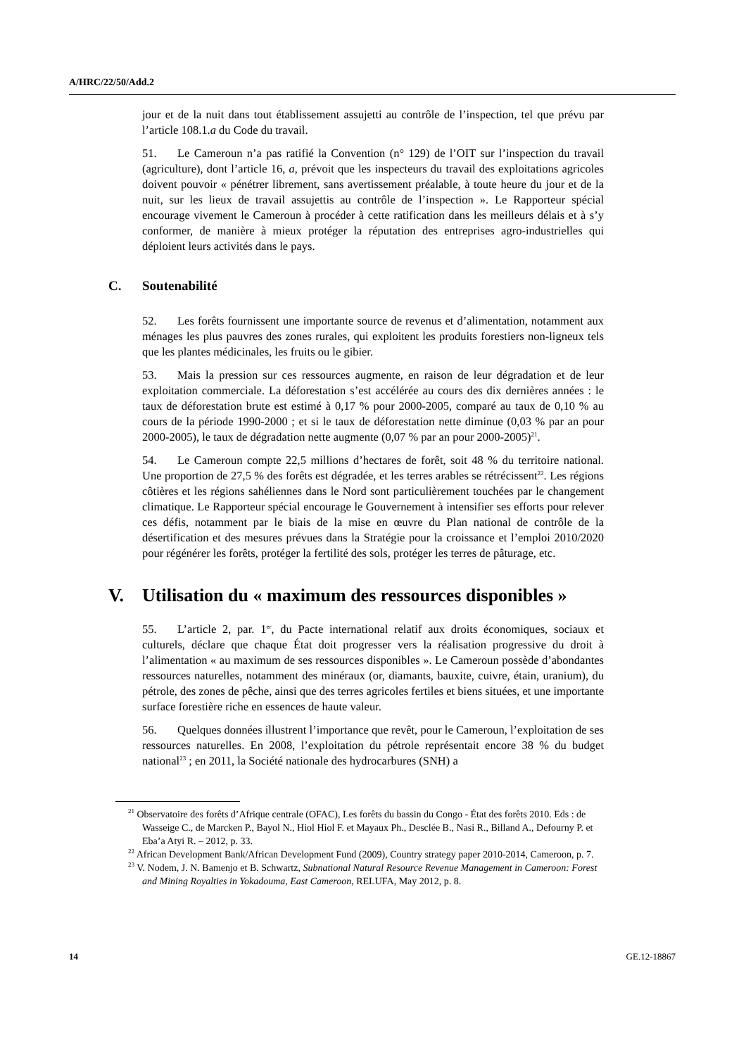A/HRC/22/50/Add.2
jour et de la nuit dans tout établissement assujetti au contrôle de l’inspection, tel que prévu par l’article 108.1.a du Code du travail.
51. Le Cameroun n’a pas ratifié la Convention (n° 129) de l’OIT sur l’inspection du travail (agriculture), dont l’article 16, a, prévoit que les inspecteurs du travail des exploitations agricoles doivent pouvoir « pénétrer librement, sans avertissement préalable, à toute heure du jour et de la nuit, sur les lieux de travail assujettis au contrôle de l’inspection ». Le Rapporteur spécial encourage vivement le Cameroun à procéder à cette ratification dans les meilleurs délais et à s’y conformer, de manière à mieux protéger la réputation des entreprises agro-industrielles qui déploient leurs activités dans le pays.
C. Soutenabilité
52. Les forêts fournissent une importante source de revenus et d’alimentation, notamment aux ménages les plus pauvres des zones rurales, qui exploitent les produits forestiers non-ligneux tels que les plantes médicinales, les fruits ou le gibier.
53. Mais la pression sur ces ressources augmente, en raison de leur dégradation et de leur exploitation commerciale. La déforestation s’est accélérée au cours des dix dernières années : le taux de déforestation brute est estimé à 0,17 % pour 2000-2005, comparé au taux de 0,10 % au cours de la période 1990-2000 ; et si le taux de déforestation nette diminue (0,03 % par an pour 2000-2005), le taux de dégradation nette augmente (0,07 % par an pour 2000-2005)<sup>21</sup>.
54. Le Cameroun compte 22,5 millions d’hectares de forêt, soit 48 % du territoire national. Une proportion de 27,5 % des forêts est dégradée, et les terres arables se rétrécissent<sup>22</sup>. Les régions côtières et les régions sahéliennes dans le Nord sont particulièrement touchées par le changement climatique. Le Rapporteur spécial encourage le Gouvernement à intensifier ses efforts pour relever ces défis, notamment par le biais de la mise en œuvre du Plan national de contrôle de la désertification et des mesures prévues dans la Stratégie pour la croissance et l’emploi 2010/2020 pour régénérer les forêts, protéger la fertilité des sols, protéger les terres de pâturage, etc.
V. Utilisation du « maximum des ressources disponibles »
55. L’article 2, par. 1<sup>er</sup>, du Pacte international relatif aux droits économiques, sociaux et culturels, déclare que chaque État doit progresser vers la réalisation progressive du droit à l’alimentation « au maximum de ses ressources disponibles ». Le Cameroun possède d’abondantes ressources naturelles, notamment des minéraux (or, diamants, bauxite, cuivre, étain, uranium), du pétrole, des zones de pêche, ainsi que des terres agricoles fertiles et biens situées, et une importante surface forestière riche en essences de haute valeur.
56. Quelques données illustrent l’importance que revêt, pour le Cameroun, l’exploitation de ses ressources naturelles. En 2008, l’exploitation du pétrole représentait encore 38 % du budget national<sup>23</sup> ; en 2011, la Société nationale des hydrocarbures (SNH) a
<sup>21</sup> Observatoire des forêts d’Afrique centrale (OFAC), Les forêts du bassin du Congo - État des forêts 2010. Eds : de Wasseige C., de Marcken P., Bayol N., Hiol Hiol F. et Mayaux Ph., Desclée B., Nasi R., Billand A., Defourny P. et Eba’a Atyi R. – 2012, p. 33.
<sup>22</sup> African Development Bank/African Development Fund (2009), Country strategy paper 2010-2014, Cameroon, p. 7.
<sup>23</sup> V. Nodem, J. N. Bamenjo et B. Schwartz, Subnational Natural Resource Revenue Management in Cameroon: Forest and Mining Royalties in Yokadouma, East Cameroon, RELUFA, May 2012, p. 8.
14 GE.12-18867